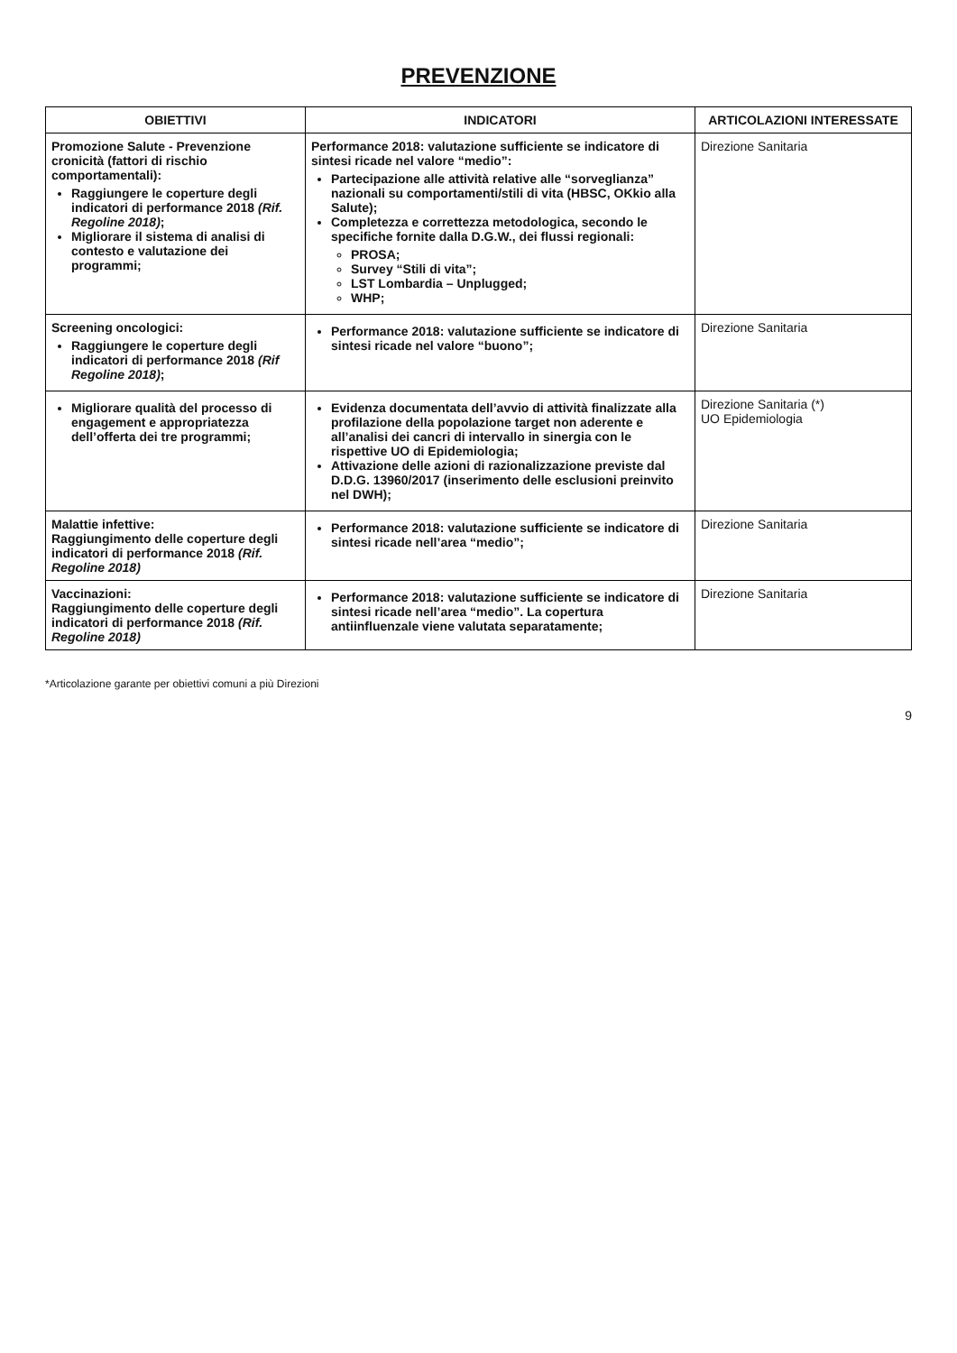PREVENZIONE
| OBIETTIVI | INDICATORI | ARTICOLAZIONI INTERESSATE |
| --- | --- | --- |
| Promozione Salute - Prevenzione cronicità (fattori di rischio comportamentali): Raggiungere le coperture degli indicatori di performance 2018 (Rif. Regoline 2018) ; Migliorare il sistema di analisi di contesto e valutazione dei programmi; | Performance 2018: valutazione sufficiente se indicatore di sintesi ricade nel valore “medio”: Partecipazione alle attività relative alle “sorveglianza” nazionali su comportamenti/stili di vita (HBSC, OKkio alla Salute); Completezza e correttezza metodologica, secondo le specifiche fornite dalla D.G.W., dei flussi regionali: PROSA; Survey “Stili di vita”; LST Lombardia – Unplugged; WHP; | Direzione Sanitaria |
| Screening oncologici: Raggiungere le coperture degli indicatori di performance 2018 (Rif Regoline 2018) ; | Performance 2018: valutazione sufficiente se indicatore di sintesi ricade nel valore “buono”; | Direzione Sanitaria |
| Migliorare qualità del processo di engagement e appropriatezza dell’offerta dei tre programmi; | Evidenza documentata dell’avvio di attività finalizzate alla profilazione della popolazione target non aderente e all’analisi dei cancri di intervallo in sinergia con le rispettive UO di Epidemiologia; Attivazione delle azioni di razionalizzazione previste dal D.D.G. 13960/2017 (inserimento delle esclusioni preinvito nel DWH); | Direzione Sanitaria (*) UO Epidemiologia |
| Malattie infettive: Raggiungimento delle coperture degli indicatori di performance 2018 (Rif. Regoline 2018) | Performance 2018: valutazione sufficiente se indicatore di sintesi ricade nell’area “medio”; | Direzione Sanitaria |
| Vaccinazioni: Raggiungimento delle coperture degli indicatori di performance 2018 (Rif. Regoline 2018) | Performance 2018: valutazione sufficiente se indicatore di sintesi ricade nell’area “medio”. La copertura antiinfluenzale viene valutata separatamente; | Direzione Sanitaria |
*Articolazione garante per obiettivi comuni a più Direzioni
9